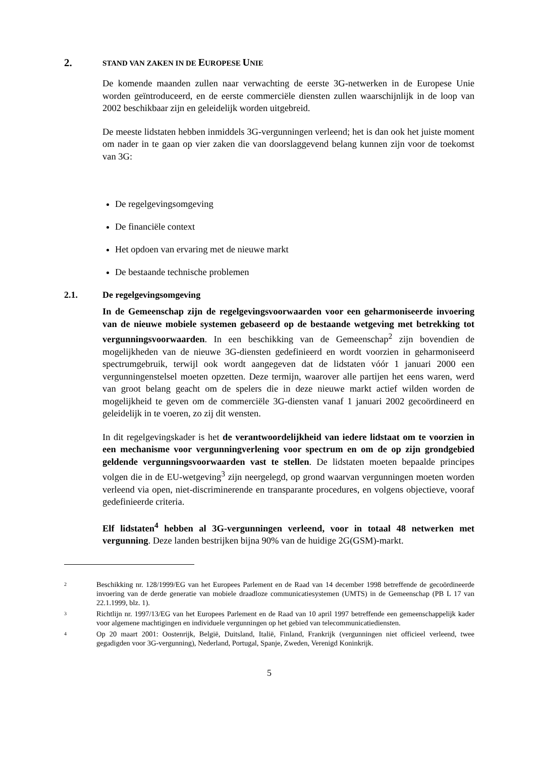2. STAND VAN ZAKEN IN DE EUROPESE UNIE
De komende maanden zullen naar verwachting de eerste 3G-netwerken in de Europese Unie worden geïntroduceerd, en de eerste commerciële diensten zullen waarschijnlijk in de loop van 2002 beschikbaar zijn en geleidelijk worden uitgebreid.
De meeste lidstaten hebben inmiddels 3G-vergunningen verleend; het is dan ook het juiste moment om nader in te gaan op vier zaken die van doorslaggevend belang kunnen zijn voor de toekomst van 3G:
De regelgevingsomgeving
De financiële context
Het opdoen van ervaring met de nieuwe markt
De bestaande technische problemen
2.1. De regelgevingsomgeving
In de Gemeenschap zijn de regelgevingsvoorwaarden voor een geharmoniseerde invoering van de nieuwe mobiele systemen gebaseerd op de bestaande wetgeving met betrekking tot vergunningsvoorwaarden. In een beschikking van de Gemeenschap<sup>2</sup> zijn bovendien de mogelijkheden van de nieuwe 3G-diensten gedefinieerd en wordt voorzien in geharmoniseerd spectrumgebruik, terwijl ook wordt aangegeven dat de lidstaten vóór 1 januari 2000 een vergunningenstelsel moeten opzetten. Deze termijn, waarover alle partijen het eens waren, werd van groot belang geacht om de spelers die in deze nieuwe markt actief wilden worden de mogelijkheid te geven om de commerciële 3G-diensten vanaf 1 januari 2002 gecoördineerd en geleidelijk in te voeren, zo zij dit wensten.
In dit regelgevingskader is het de verantwoordelijkheid van iedere lidstaat om te voorzien in een mechanisme voor vergunningverlening voor spectrum en om de op zijn grondgebied geldende vergunningsvoorwaarden vast te stellen. De lidstaten moeten bepaalde principes volgen die in de EU-wetgeving<sup>3</sup> zijn neergelegd, op grond waarvan vergunningen moeten worden verleend via open, niet-discriminerende en transparante procedures, en volgens objectieve, vooraf gedefinieerde criteria.
Elf lidstaten<sup>4</sup> hebben al 3G-vergunningen verleend, voor in totaal 48 netwerken met vergunning. Deze landen bestrijken bijna 90% van de huidige 2G(GSM)-markt.
2 Beschikking nr. 128/1999/EG van het Europees Parlement en de Raad van 14 december 1998 betreffende de gecoördineerde invoering van de derde generatie van mobiele draadloze communicatiesystemen (UMTS) in de Gemeenschap (PB L 17 van 22.1.1999, blz. 1).
3 Richtlijn nr. 1997/13/EG van het Europees Parlement en de Raad van 10 april 1997 betreffende een gemeenschappelijk kader voor algemene machtigingen en individuele vergunningen op het gebied van telecommunicatiediensten.
4 Op 20 maart 2001: Oostenrijk, België, Duitsland, Italië, Finland, Frankrijk (vergunningen niet officieel verleend, twee gegadigden voor 3G-vergunning), Nederland, Portugal, Spanje, Zweden, Verenigd Koninkrijk.
5